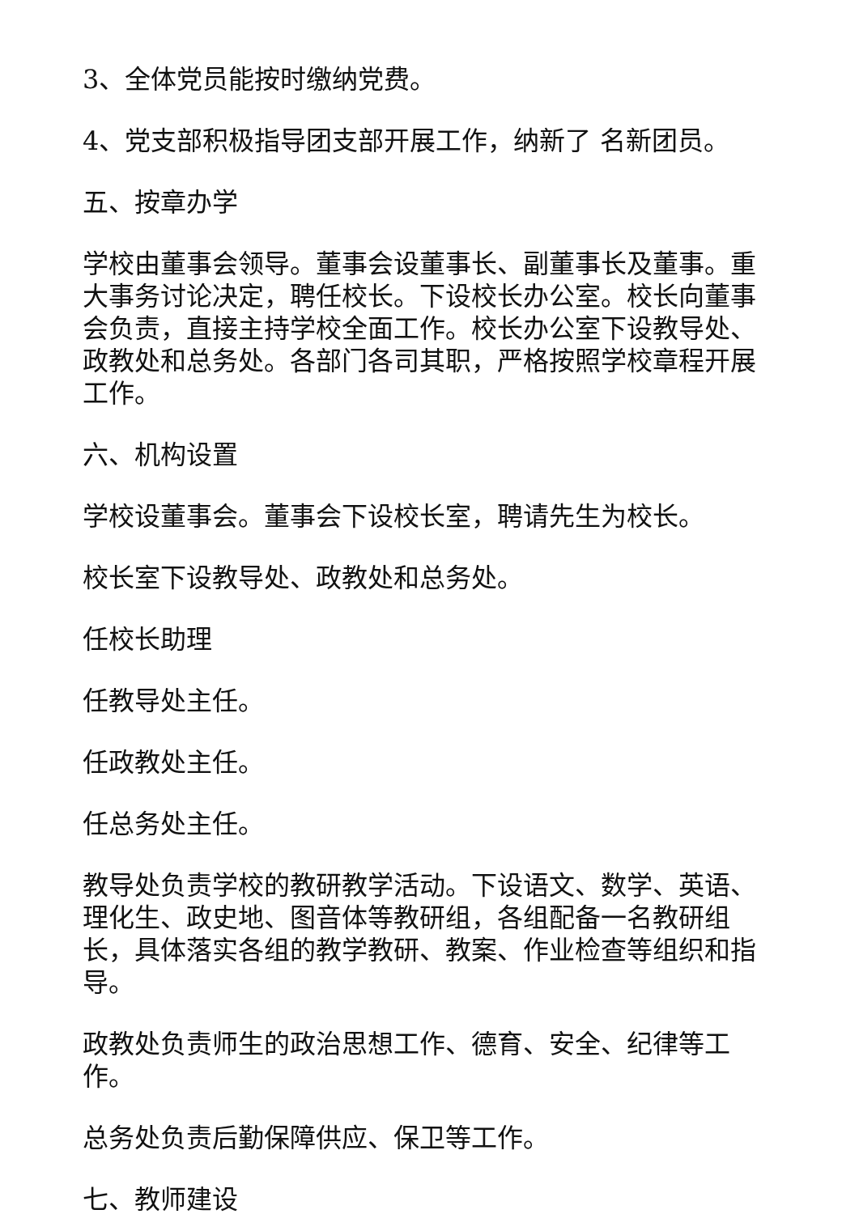3、全体党员能按时缴纳党费。
4、党支部积极指导团支部开展工作，纳新了 名新团员。
五、按章办学
学校由董事会领导。董事会设董事长、副董事长及董事。重大事务讨论决定，聘任校长。下设校长办公室。校长向董事会负责，直接主持学校全面工作。校长办公室下设教导处、政教处和总务处。各部门各司其职，严格按照学校章程开展工作。
六、机构设置
学校设董事会。董事会下设校长室，聘请先生为校长。
校长室下设教导处、政教处和总务处。
任校长助理
任教导处主任。
任政教处主任。
任总务处主任。
教导处负责学校的教研教学活动。下设语文、数学、英语、理化生、政史地、图音体等教研组，各组配备一名教研组长，具体落实各组的教学教研、教案、作业检查等组织和指导。
政教处负责师生的政治思想工作、德育、安全、纪律等工作。
总务处负责后勤保障供应、保卫等工作。
七、教师建设